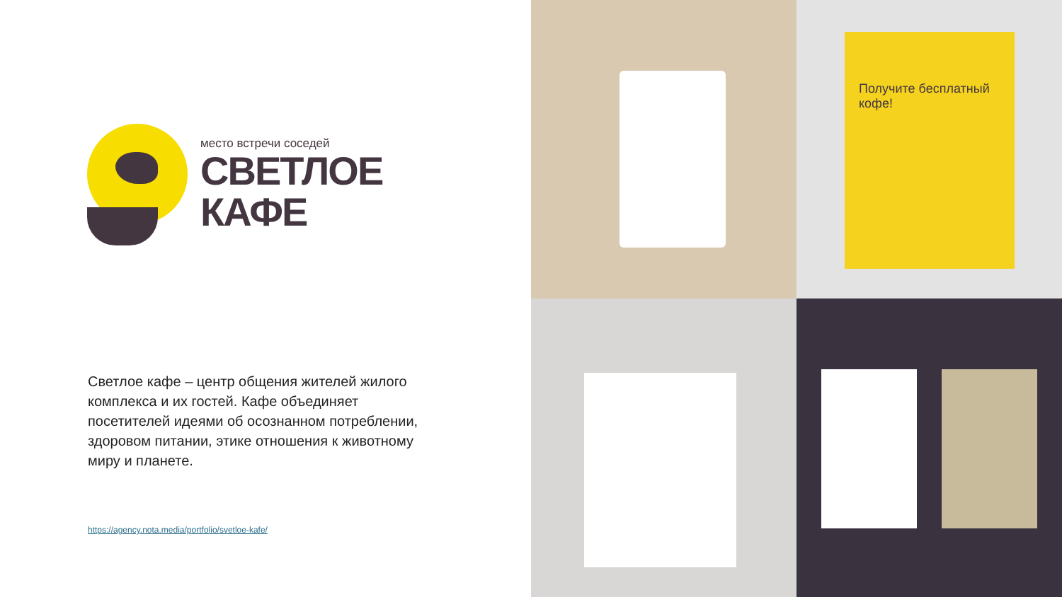место встречи соседей
СВЕТЛОЕ
КАФЕ
Светлое кафе – центр общения жителей жилого комплекса и их гостей. Кафе объединяет посетителей идеями об осознанном потреблении, здоровом питании, этике отношения к животному миру и планете.
https://agency.nota.media/portfolio/svetloe-kafe/
Получите бесплатный кофе!